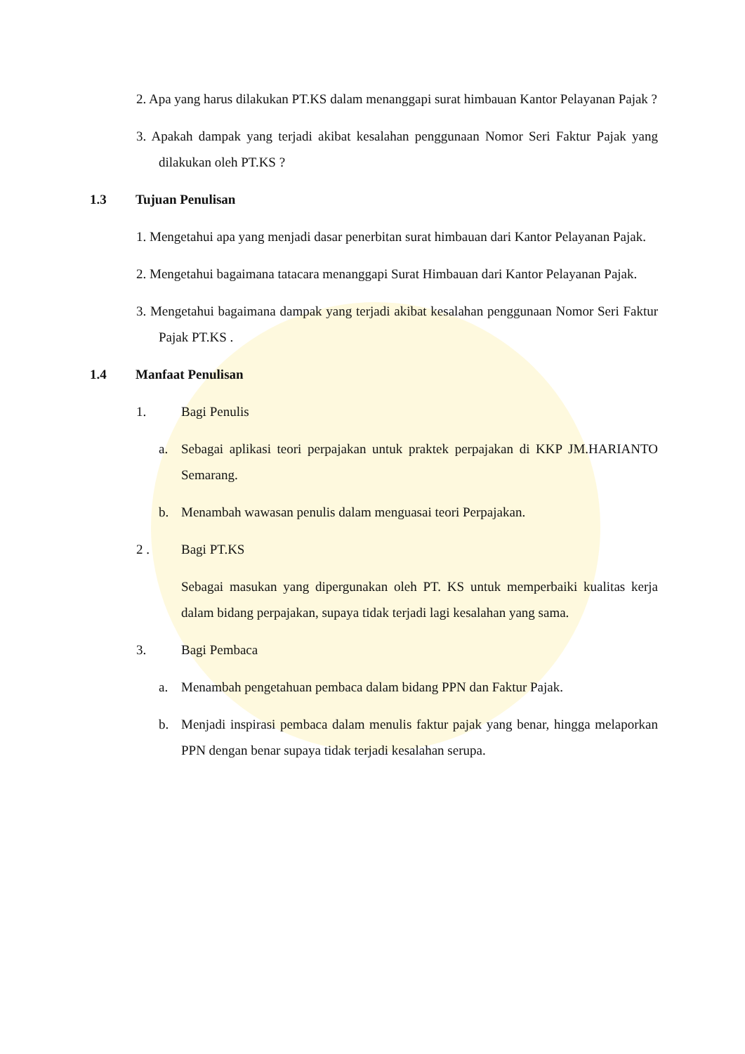2. Apa yang harus dilakukan PT.KS dalam menanggapi surat himbauan Kantor Pelayanan Pajak ?
3. Apakah dampak yang terjadi akibat kesalahan penggunaan Nomor Seri Faktur Pajak yang dilakukan oleh PT.KS ?
1.3 Tujuan Penulisan
1. Mengetahui apa yang menjadi dasar penerbitan surat himbauan dari Kantor Pelayanan Pajak.
2. Mengetahui bagaimana tatacara menanggapi Surat Himbauan dari Kantor Pelayanan Pajak.
3. Mengetahui bagaimana dampak yang terjadi akibat kesalahan penggunaan Nomor Seri Faktur Pajak PT.KS .
1.4 Manfaat Penulisan
1. Bagi Penulis
a. Sebagai aplikasi teori perpajakan untuk praktek perpajakan di KKP JM.HARIANTO Semarang.
b. Menambah wawasan penulis dalam menguasai teori Perpajakan.
2 . Bagi PT.KS
Sebagai masukan yang dipergunakan oleh PT. KS untuk memperbaiki kualitas kerja dalam bidang perpajakan, supaya tidak terjadi lagi kesalahan yang sama.
3. Bagi Pembaca
a. Menambah pengetahuan pembaca dalam bidang PPN dan Faktur Pajak.
b. Menjadi inspirasi pembaca dalam menulis faktur pajak yang benar, hingga melaporkan PPN dengan benar supaya tidak terjadi kesalahan serupa.